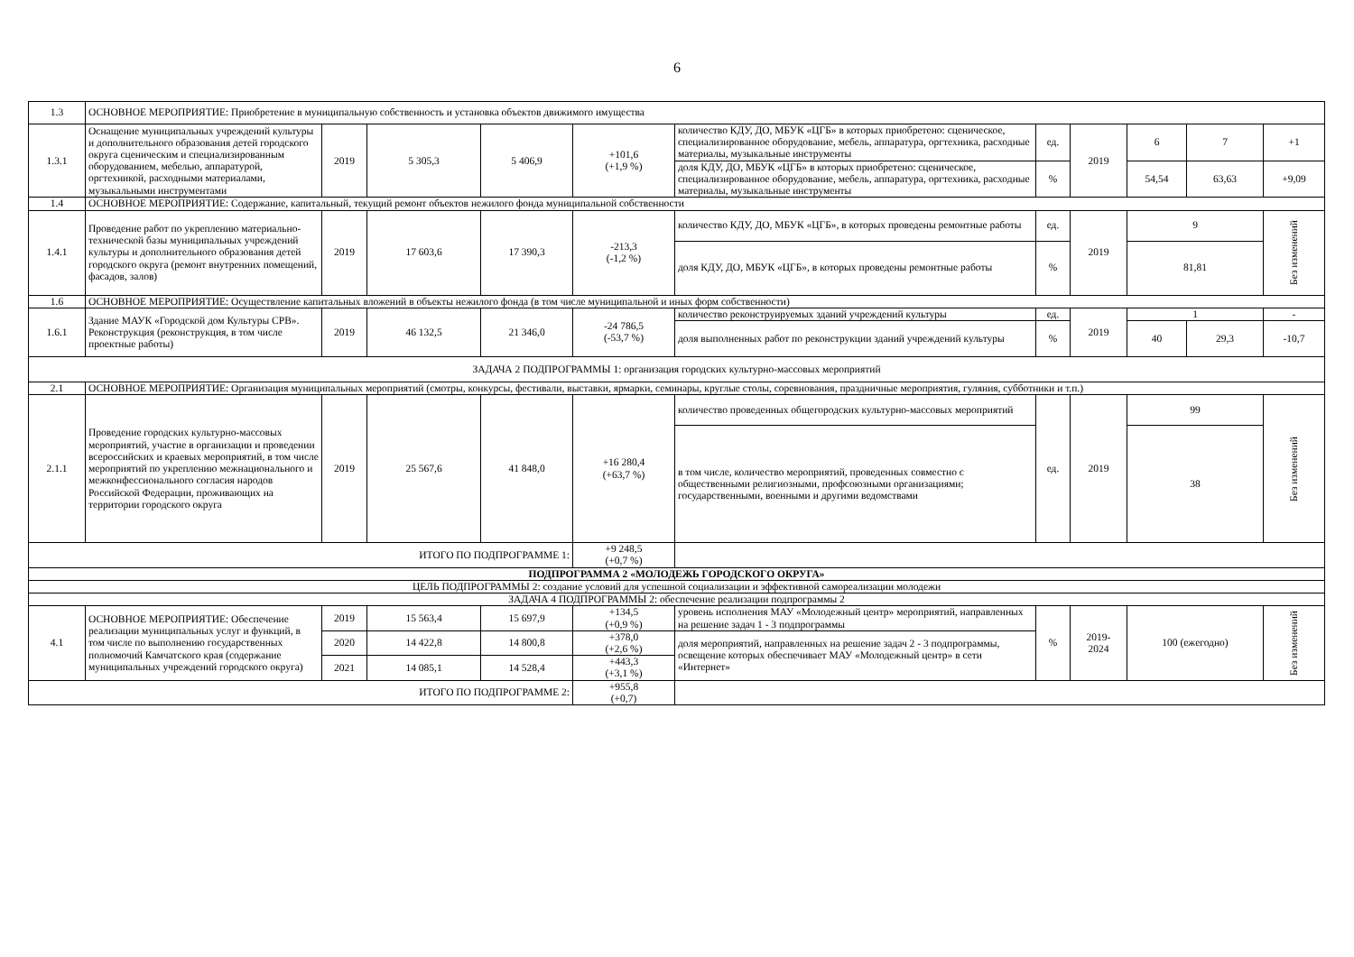6
| 1.3 | ОСНОВНОЕ МЕРОПРИЯТИЕ: Приобретение в муниципальную собственность и установка объектов движимого имущества | | | | | | | | | | |
| 1.3.1 | Оснащение муниципальных учреждений культуры и дополнительного образования детей городского округа сценическим и специализированным оборудованием, мебелью, аппаратурой, оргтехникой, расходными материалами, музыкальными инструментами | 2019 | 5 305,3 | 5 406,9 | +101,6 (+1,9 %) | количество КДУ, ДО, МБУК «ЦГБ» в которых приобретено: сценическое, специализированное оборудование, мебель, аппаратура, оргтехника, расходные материалы, музыкальные инструменты | ед. | 2019 | 6 | 7 | +1 |
| | | | | | | доля КДУ, ДО, МБУК «ЦГБ» в которых приобретено: сценическое, специализированное оборудование, мебель, аппаратура, оргтехника, расходные материалы, музыкальные инструменты | % | | 54,54 | 63,63 | +9,09 |
| 1.4 | ОСНОВНОЕ МЕРОПРИЯТИЕ: Содержание, капитальный, текущий ремонт объектов нежилого фонда муниципальной собственности | | | | | | | | | | |
| 1.4.1 | Проведение работ по укреплению материально-технической базы муниципальных учреждений культуры и дополнительного образования детей городского округа (ремонт внутренних помещений, фасадов, залов) | 2019 | 17 603,6 | 17 390,3 | -213,3 (-1,2 %) | количество КДУ, ДО, МБУК «ЦГБ», в которых проведены ремонтные работы | ед. | 2019 | 9 | | Без изменений |
| | | | | | | доля КДУ, ДО, МБУК «ЦГБ», в которых проведены ремонтные работы | % | | 81,81 | | |
| 1.6 | ОСНОВНОЕ МЕРОПРИЯТИЕ: Осуществление капитальных вложений в объекты нежилого фонда (в том числе муниципальной и иных форм собственности) | | | | | | | | | | |
| 1.6.1 | Здание МАУК «Городской дом Культуры СРВ». Реконструкция (реконструкция, в том числе проектные работы) | 2019 | 46 132,5 | 21 346,0 | -24 786,5 (-53,7 %) | количество реконструируемых зданий учреждений культуры | ед. | 2019 | 1 | | - |
| | | | | | | доля выполненных работ по реконструкции зданий учреждений культуры | % | | 40 | 29,3 | -10,7 |
| ЗАДАЧА 2 ПОДПРОГРАММЫ 1: организация городских культурно-массовых мероприятий | | | | | | | | | | | |
| 2.1 | ОСНОВНОЕ МЕРОПРИЯТИЕ: Организация муниципальных мероприятий (смотры, конкурсы, фестивали, выставки, ярмарки, семинары, круглые столы, соревнования, праздничные мероприятия, гуляния, субботники и т.п.) | | | | | | | | | | |
| 2.1.1 | Проведение городских культурно-массовых мероприятий, участие в организации и проведении всероссийских и краевых мероприятий, в том числе мероприятий по укреплению межнационального и межконфессионального согласия народов Российской Федерации, проживающих на территории городского округа | 2019 | 25 567,6 | 41 848,0 | +16 280,4 (+63,7 %) | количество проведенных общегородских культурно-массовых мероприятий | ед. | 2019 | 99 | | Без изменений |
| | | | | | | в том числе, количество мероприятий, проведенных совместно с общественными религиозными, профсоюзными организациями; государственными, военными и другими ведомствами | | | 38 | | |
| ИТОГО ПО ПОДПРОГРАММЕ 1: | | | | | +9 248,5 (+0,7 %) | | | | | | |
| ПОДПРОГРАММА 2 «МОЛОДЕЖЬ ГОРОДСКОГО ОКРУГА» | | | | | | | | | | | |
| ЦЕЛЬ ПОДПРОГРАММЫ 2: создание условий для успешной социализации и эффективной самореализации молодежи | | | | | | | | | | | |
| ЗАДАЧА 4 ПОДПРОГРАММЫ 2: обеспечение реализации подпрограммы 2 | | | | | | | | | | | |
| 4.1 | ОСНОВНОЕ МЕРОПРИЯТИЕ: Обеспечение реализации муниципальных услуг и функций, в том числе по выполнению государственных полномочий Камчатского края (содержание муниципальных учреждений городского округа) | 2019 | 15 563,4 | 15 697,9 | +134,5 (+0,9 %) | уровень исполнения МАУ «Молодежный центр» мероприятий, направленных на решение задач 1 - 3 подпрограммы | % | 2019- 2024 | 100 (ежегодно) | | Без изменений |
| | | 2020 | 14 422,8 | 14 800,8 | +378,0 (+2,6 %) | доля мероприятий, направленных на решение задач 2 - 3 подпрограммы, освещение которых обеспечивает МАУ «Молодежный центр» в сети «Интернет» | | | | | |
| | | 2021 | 14 085,1 | 14 528,4 | +443,3 (+3,1 %) | | | | | | |
| ИТОГО ПО ПОДПРОГРАММЕ 2: | | | | | +955,8 (+0,7) | | | | | | |